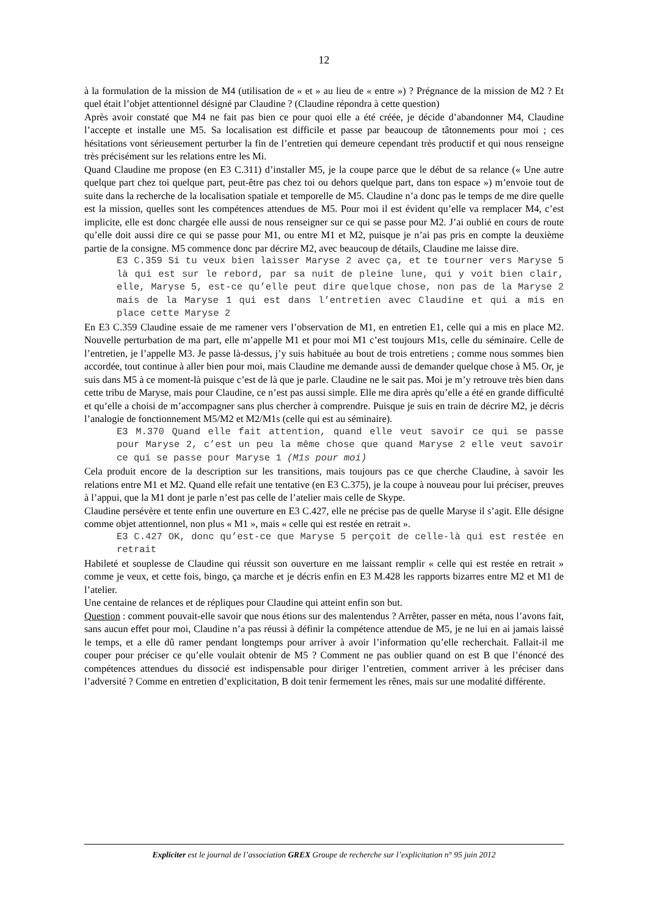12
à la formulation de la mission de M4 (utilisation de « et » au lieu de « entre ») ? Prégnance de la mission de M2 ? Et quel était l’objet attentionnel désigné par Claudine ? (Claudine répondra à cette question)
Après avoir constaté que M4 ne fait pas bien ce pour quoi elle a été créée, je décide d’abandonner M4, Claudine l’accepte et installe une M5. Sa localisation est difficile et passe par beaucoup de tâtonnements pour moi ; ces hésitations vont sérieusement perturber la fin de l’entretien qui demeure cependant très productif et qui nous renseigne très précisément sur les relations entre les Mi.
Quand Claudine me propose (en E3 C.311) d’installer M5, je la coupe parce que le début de sa relance (« Une autre quelque part chez toi quelque part, peut-être pas chez toi ou dehors quelque part, dans ton espace ») m’envoie tout de suite dans la recherche de la localisation spatiale et temporelle de M5. Claudine n’a donc pas le temps de me dire quelle est la mission, quelles sont les compétences attendues de M5. Pour moi il est évident qu’elle va remplacer M4, c’est implicite, elle est donc chargée elle aussi de nous renseigner sur ce qui se passe pour M2. J’ai oublié en cours de route qu’elle doit aussi dire ce qui se passe pour M1, ou entre M1 et M2, puisque je n’ai pas pris en compte la deuxième partie de la consigne. M5 commence donc par décrire M2, avec beaucoup de détails, Claudine me laisse dire.
E3 C.359 Si tu veux bien laisser Maryse 2 avec ça, et te tourner vers Maryse 5 là qui est sur le rebord, par sa nuit de pleine lune, qui y voit bien clair, elle, Maryse 5, est-ce qu’elle peut dire quelque chose, non pas de la Maryse 2 mais de la Maryse 1 qui est dans l’entretien avec Claudine et qui a mis en place cette Maryse 2
En E3 C.359 Claudine essaie de me ramener vers l’observation de M1, en entretien E1, celle qui a mis en place M2. Nouvelle perturbation de ma part, elle m’appelle M1 et pour moi M1 c’est toujours M1s, celle du séminaire. Celle de l’entretien, je l’appelle M3. Je passe là-dessus, j’y suis habituée au bout de trois entretiens ; comme nous sommes bien accordée, tout continue à aller bien pour moi, mais Claudine me demande aussi de demander quelque chose à M5. Or, je suis dans M5 à ce moment-là puisque c’est de là que je parle. Claudine ne le sait pas. Moi je m’y retrouve très bien dans cette tribu de Maryse, mais pour Claudine, ce n’est pas aussi simple. Elle me dira après qu’elle a été en grande difficulté et qu’elle a choisi de m’accompagner sans plus chercher à comprendre. Puisque je suis en train de décrire M2, je décris l’analogie de fonctionnement M5/M2 et M2/M1s (celle qui est au séminaire).
E3 M.370 Quand elle fait attention, quand elle veut savoir ce qui se passe pour Maryse 2, c’est un peu la même chose que quand Maryse 2 elle veut savoir ce qui se passe pour Maryse 1 (M1s pour moi)
Cela produit encore de la description sur les transitions, mais toujours pas ce que cherche Claudine, à savoir les relations entre M1 et M2. Quand elle refait une tentative (en E3 C.375), je la coupe à nouveau pour lui préciser, preuves à l’appui, que la M1 dont je parle n’est pas celle de l’atelier mais celle de Skype.
Claudine persévère et tente enfin une ouverture en E3 C.427, elle ne précise pas de quelle Maryse il s’agit. Elle désigne comme objet attentionnel, non plus « M1 », mais « celle qui est restée en retrait ».
E3 C.427 OK, donc qu’est-ce que Maryse 5 perçoit de celle-là qui est restée en retrait
Habileté et souplesse de Claudine qui réussit son ouverture en me laissant remplir « celle qui est restée en retrait » comme je veux, et cette fois, bingo, ça marche et je décris enfin en E3 M.428 les rapports bizarres entre M2 et M1 de l’atelier.
Une centaine de relances et de répliques pour Claudine qui atteint enfin son but.
Question : comment pouvait-elle savoir que nous étions sur des malentendus ? Arrêter, passer en méta, nous l’avons fait, sans aucun effet pour moi, Claudine n’a pas réussi à définir la compétence attendue de M5, je ne lui en ai jamais laissé le temps, et a elle dû ramer pendant longtemps pour arriver à avoir l’information qu’elle recherchait. Fallait-il me couper pour préciser ce qu’elle voulait obtenir de M5 ? Comment ne pas oublier quand on est B que l’énoncé des compétences attendues du dissocié est indispensable pour diriger l’entretien, comment arriver à les préciser dans l’adversité ? Comme en entretien d’explicitation, B doit tenir fermement les rênes, mais sur une modalité différente.
Expliciter est le journal de l’association GREX Groupe de recherche sur l’explicitation n° 95 juin 2012